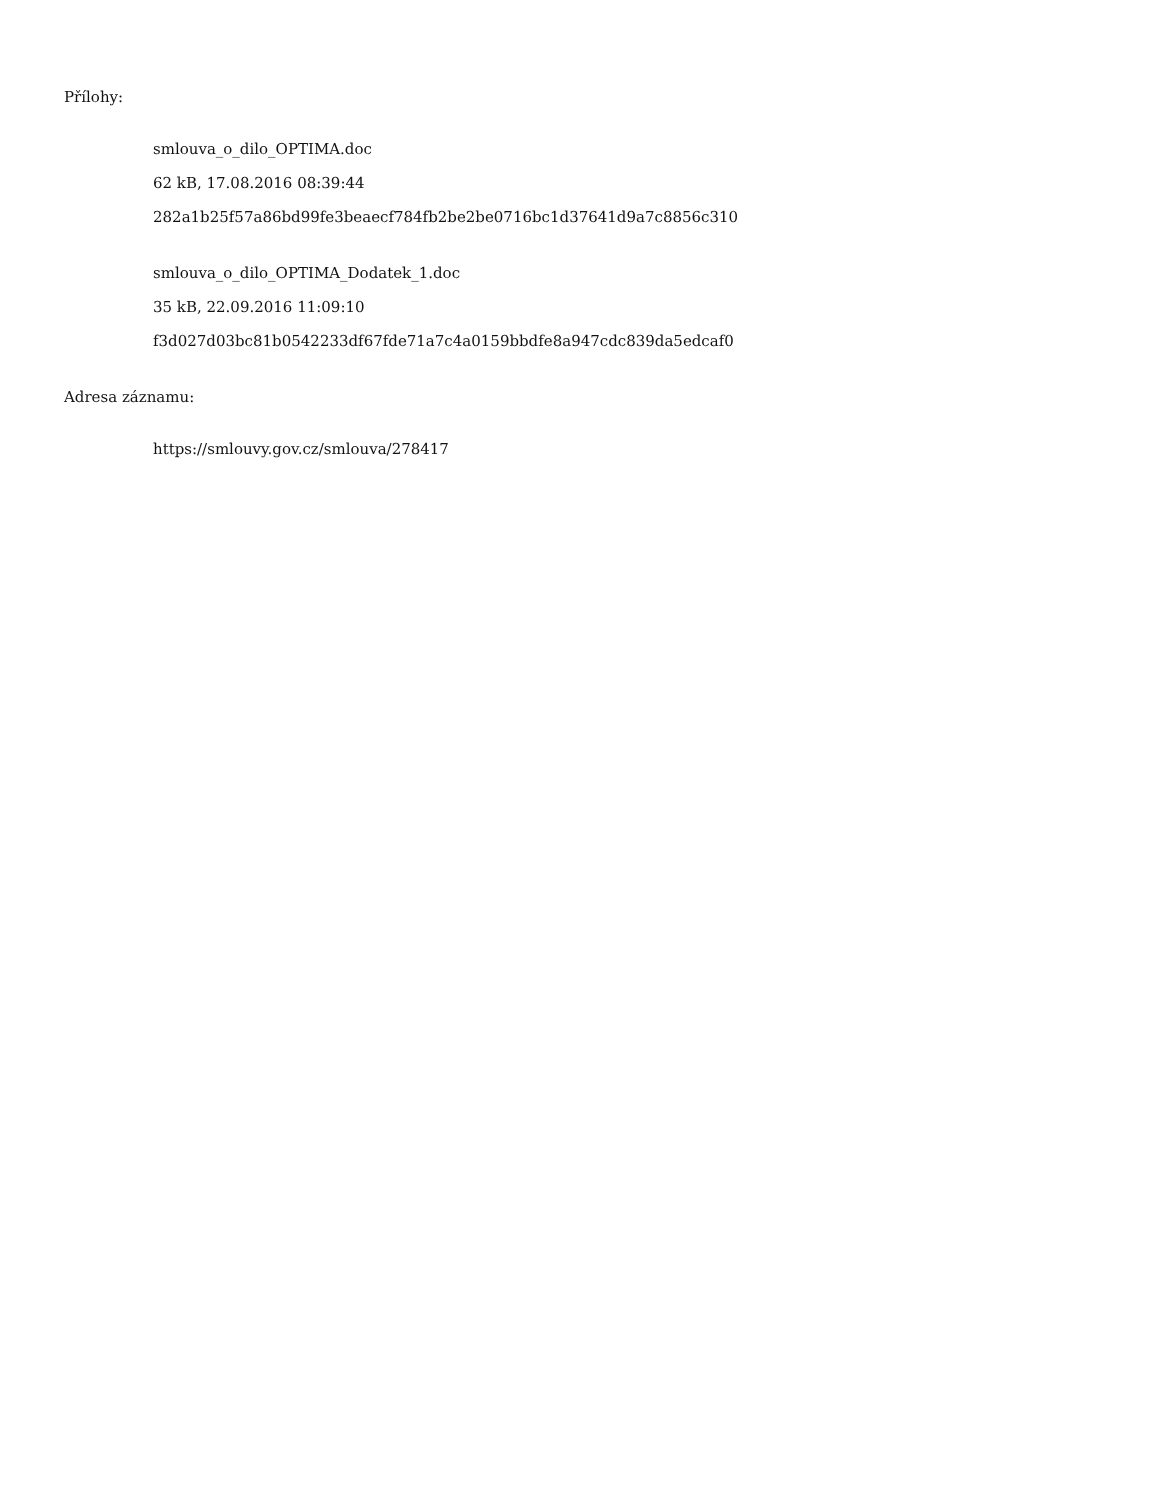Přílohy:
smlouva_o_dilo_OPTIMA.doc
62 kB, 17.08.2016 08:39:44
282a1b25f57a86bd99fe3beaecf784fb2be2be0716bc1d37641d9a7c8856c310
smlouva_o_dilo_OPTIMA_Dodatek_1.doc
35 kB, 22.09.2016 11:09:10
f3d027d03bc81b0542233df67fde71a7c4a0159bbdfe8a947cdc839da5edcaf0
Adresa záznamu:
https://smlouvy.gov.cz/smlouva/278417